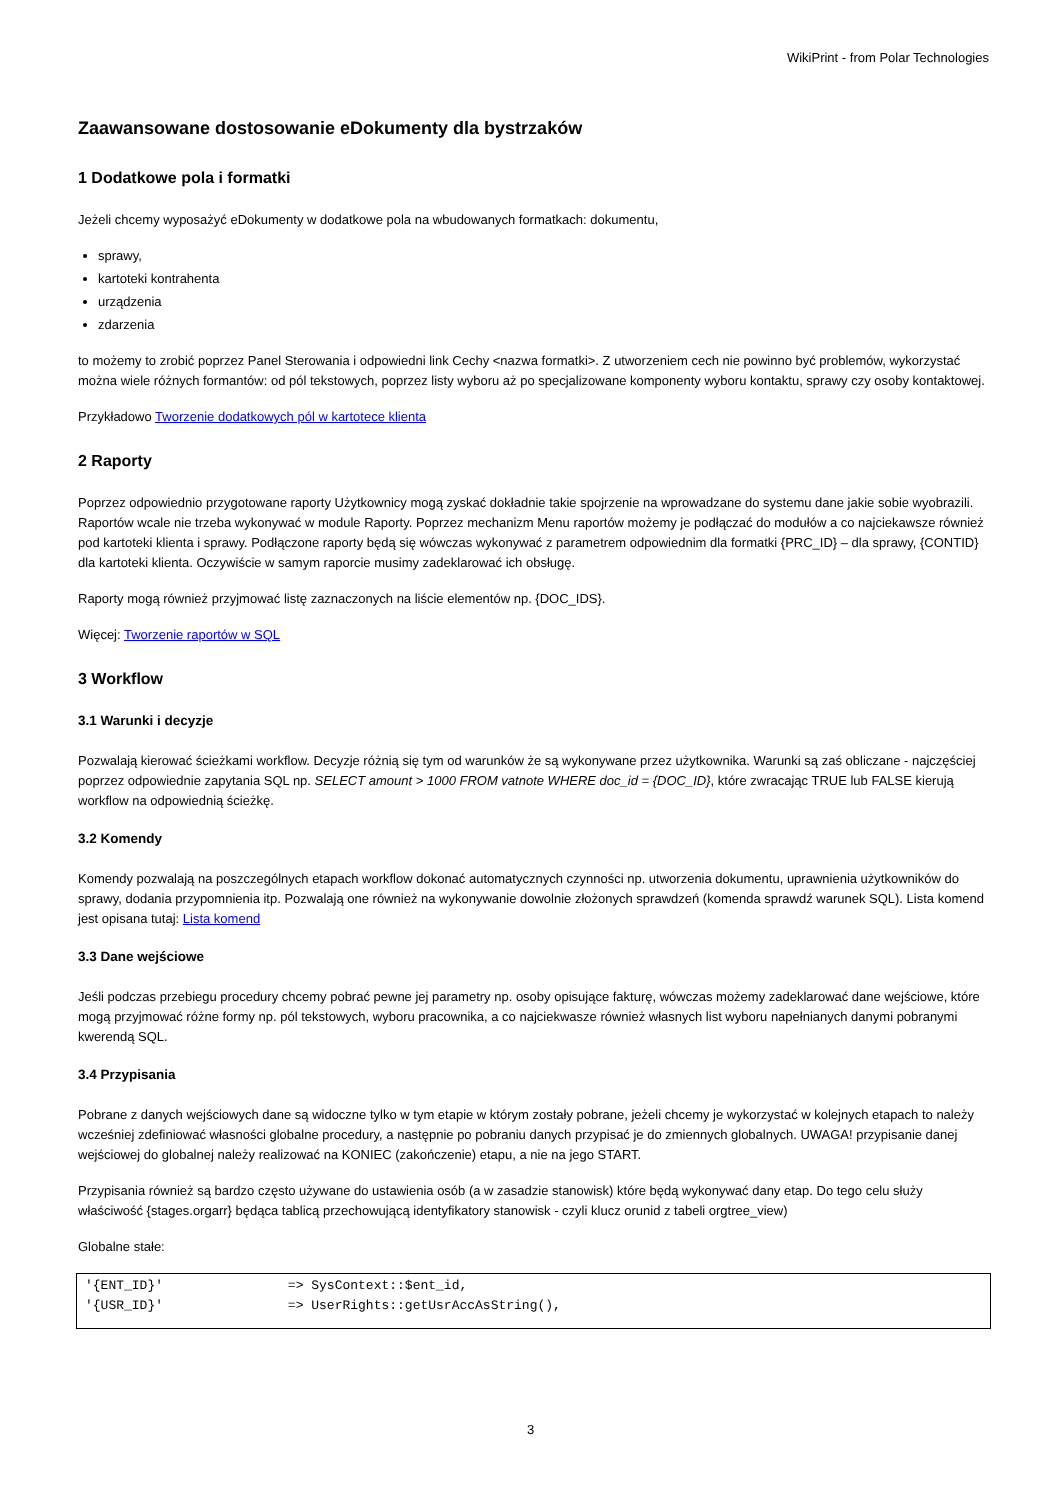WikiPrint - from Polar Technologies
Zaawansowane dostosowanie eDokumenty dla bystrzaków
1 Dodatkowe pola i formatki
Jeżeli chcemy wyposażyć eDokumenty w dodatkowe pola na wbudowanych formatkach: dokumentu,
sprawy,
kartoteki kontrahenta
urządzenia
zdarzenia
to możemy to zrobić poprzez Panel Sterowania i odpowiedni link Cechy <nazwa formatki>. Z utworzeniem cech nie powinno być problemów, wykorzystać można wiele różnych formantów: od pól tekstowych, poprzez listy wyboru aż po specjalizowane komponenty wyboru kontaktu, sprawy czy osoby kontaktowej.
Przykładowo Tworzenie dodatkowych pól w kartotece klienta
2 Raporty
Poprzez odpowiednio przygotowane raporty Użytkownicy mogą zyskać dokładnie takie spojrzenie na wprowadzane do systemu dane jakie sobie wyobrazili. Raportów wcale nie trzeba wykonywać w module Raporty. Poprzez mechanizm Menu raportów możemy je podłączać do modułów a co najciekawsze również pod kartoteki klienta i sprawy. Podłączone raporty będą się wówczas wykonywać z parametrem odpowiednim dla formatki {PRC_ID} – dla sprawy, {CONTID} dla kartoteki klienta. Oczywiście w samym raporcie musimy zadeklarować ich obsługę.
Raporty mogą również przyjmować listę zaznaczonych na liście elementów np. {DOC_IDS}.
Więcej: Tworzenie raportów w SQL
3 Workflow
3.1 Warunki i decyzje
Pozwalają kierować ścieżkami workflow. Decyzje różnią się tym od warunków że są wykonywane przez użytkownika. Warunki są zaś obliczane - najczęściej poprzez odpowiednie zapytania SQL np. SELECT amount > 1000 FROM vatnote WHERE doc_id = {DOC_ID}, które zwracając TRUE lub FALSE kierują workflow na odpowiednią ścieżkę.
3.2 Komendy
Komendy pozwalają na poszczególnych etapach workflow dokonać automatycznych czynności np. utworzenia dokumentu, uprawnienia użytkowników do sprawy, dodania przypomnienia itp. Pozwalają one również na wykonywanie dowolnie złożonych sprawdzeń (komenda sprawdź warunek SQL). Lista komend jest opisana tutaj: Lista komend
3.3 Dane wejściowe
Jeśli podczas przebiegu procedury chcemy pobrać pewne jej parametry np. osoby opisujące fakturę, wówczas możemy zadeklarować dane wejściowe, które mogą przyjmować różne formy np. pól tekstowych, wyboru pracownika, a co najciekwasze również własnych list wyboru napełnianych danymi pobranymi kwerendą SQL.
3.4 Przypisania
Pobrane z danych wejściowych dane są widoczne tylko w tym etapie w którym zostały pobrane, jeżeli chcemy je wykorzystać w kolejnych etapach to należy wcześniej zdefiniować własności globalne procedury, a następnie po pobraniu danych przypisać je do zmiennych globalnych. UWAGA! przypisanie danej wejściowej do globalnej należy realizować na KONIEC (zakończenie) etapu, a nie na jego START.
Przypisania również są bardzo często używane do ustawienia osób (a w zasadzie stanowisk) które będą wykonywać dany etap. Do tego celu służy właściwość {stages.orgarr} będąca tablicą przechowującą identyfikatory stanowisk - czyli klucz orunid z tabeli orgtree_view)
Globalne stałe:
'{ENT_ID}'                => SysContext::$ent_id,
'{USR_ID}'                => UserRights::getUsrAccAsString(),
3